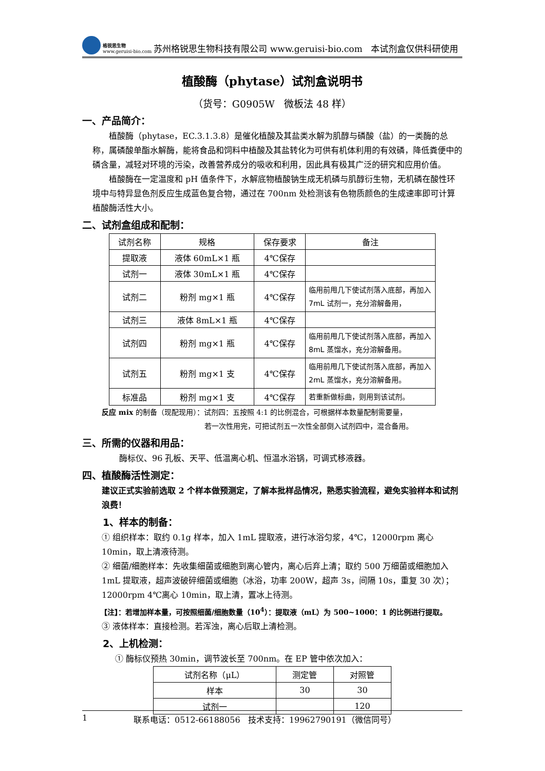格锐思生物
www.geruisi-bio.com
苏州格锐思生物科技有限公司 www.geruisi-bio.com 本试剂盒仅供科研使用
植酸酶（phytase）试剂盒说明书
（货号：G0905W 微板法 48 样）
一、产品简介：
植酸酶（phytase，EC.3.1.3.8）是催化植酸及其盐类水解为肌醇与磷酸（盐）的一类酶的总称，属磷酸单酯水解酶，能将食品和饲料中植酸及其盐转化为可供有机体利用的有效磷，降低粪便中的磷含量，减轻对环境的污染，改善营养成分的吸收和利用，因此具有极其广泛的研究和应用价值。
植酸酶在一定温度和 pH 值条件下，水解底物植酸钠生成无机磷与肌醇衍生物，无机磷在酸性环境中与特异显色剂反应生成蓝色复合物，通过在 700nm 处检测该有色物质颜色的生成速率即可计算植酸酶活性大小。
二、试剂盒组成和配制：
| 试剂名称 | 规格 | 保存要求 | 备注 |
| 提取液 | 液体 60mL×1 瓶 | 4℃保存 | |
| 试剂一 | 液体 30mL×1 瓶 | 4℃保存 | |
| 试剂二 | 粉剂 mg×1 瓶 | 4℃保存 | 临用前甩几下使试剂落入底部，再加入 7mL 试剂一，充分溶解备用， |
| 试剂三 | 液体 8mL×1 瓶 | 4℃保存 | |
| 试剂四 | 粉剂 mg×1 瓶 | 4℃保存 | 临用前甩几下使试剂落入底部，再加入 8mL 蒸馏水，充分溶解备用。 |
| 试剂五 | 粉剂 mg×1 支 | 4℃保存 | 临用前甩几下使试剂落入底部，再加入 2mL 蒸馏水，充分溶解备用。 |
| 标准品 | 粉剂 mg×1 支 | 4℃保存 | 若重新做标曲，则用到该试剂。 |
反应 mix 的制备（现配现用）：试剂四：五按照 4:1 的比例混合，可根据样本数量配制需要量，
若一次性用完，可把试剂五一次性全部倒入试剂四中，混合备用。
三、所需的仪器和用品：
酶标仪、96 孔板、天平、低温离心机、恒温水浴锅，可调式移液器。
四、植酸酶活性测定：
建议正式实验前选取 2 个样本做预测定，了解本批样品情况，熟悉实验流程，避免实验样本和试剂浪费！
1、样本的制备：
① 组织样本：取约 0.1g 样本，加入 1mL 提取液，进行冰浴匀浆，4℃，12000rpm 离心 10min，取上清液待测。
② 细菌/细胞样本：先收集细菌或细胞到离心管内，离心后弃上清；取约 500 万细菌或细胞加入 1mL 提取液，超声波破碎细菌或细胞（冰浴，功率 200W，超声 3s，间隔 10s，重复 30 次）；12000rpm 4℃离心 10min，取上清，置冰上待测。
【注】：若增加样本量，可按照细菌/细胞数量（10<sup>4</sup>）：提取液（mL）为 500~1000：1 的比例进行提取。
③ 液体样本：直接检测。若浑浊，离心后取上清检测。
2、上机检测：
① 酶标仪预热 30min，调节波长至 700nm。在 EP 管中依次加入：
| 试剂名称（μL） | 测定管 | 对照管 |
| 样本 | 30 | 30 |
| 试剂一 | | 120 |
1 联系电话：0512-66188056 技术支持：19962790191（微信同号）